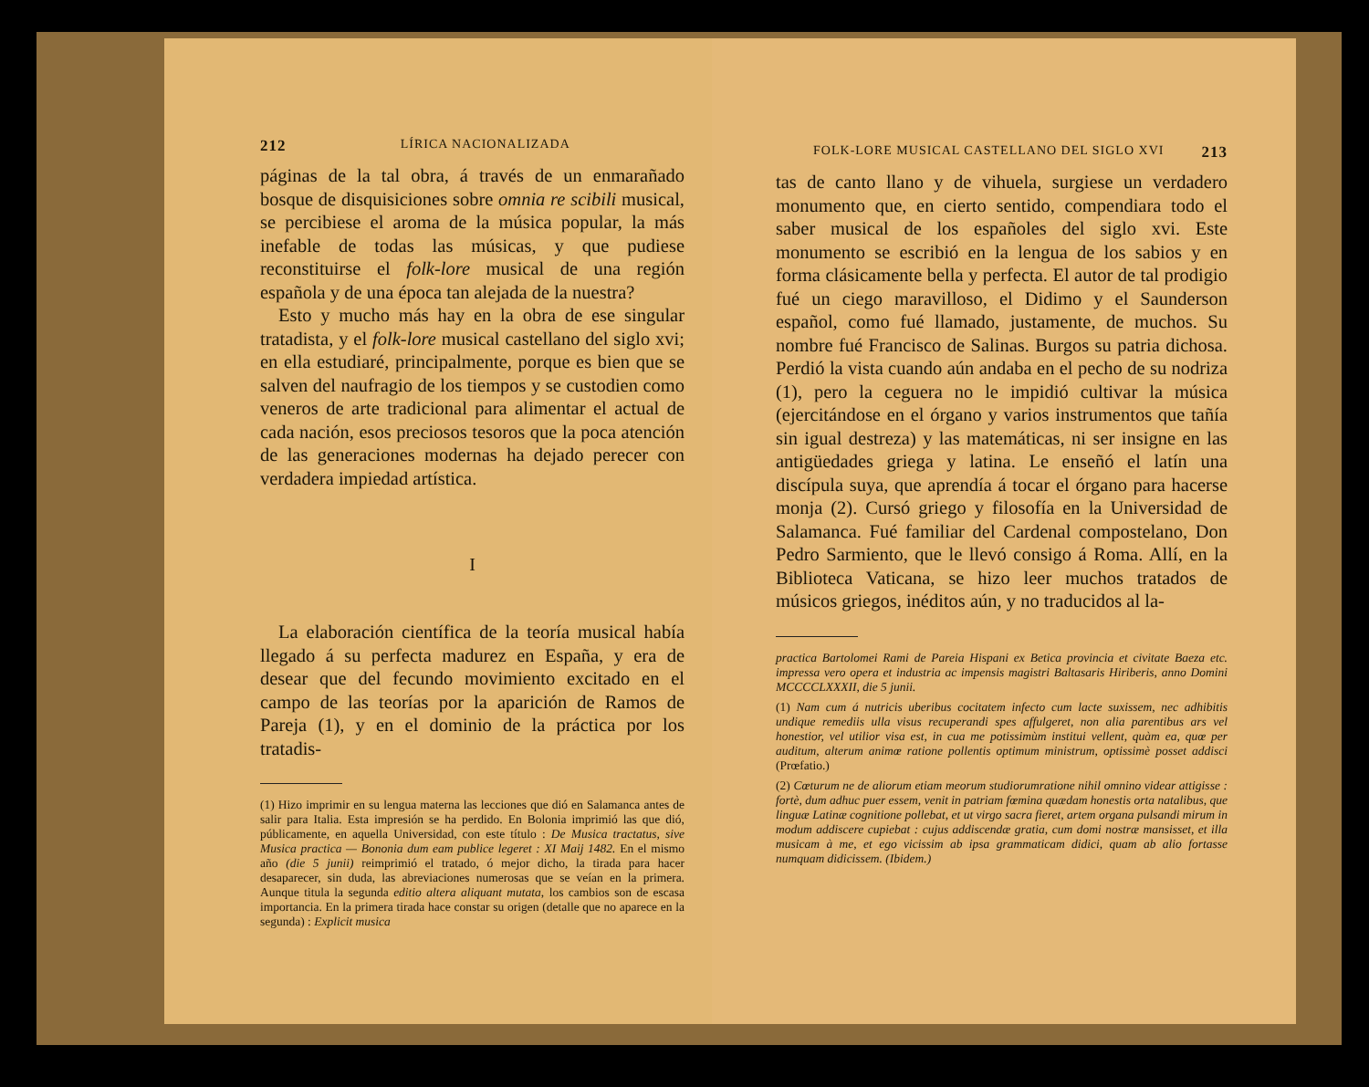212 LÍRICA NACIONALIZADA
páginas de la tal obra, á través de un enmarañado bosque de disquisiciones sobre omnia re scibili musical, se percibiese el aroma de la música popular, la más inefable de todas las músicas, y que pudiese reconstituirse el folk-lore musical de una región española y de una época tan alejada de la nuestra?
Esto y mucho más hay en la obra de ese singular tratadista, y el folk-lore musical castellano del siglo xvi; en ella estudiaré, principalmente, porque es bien que se salven del naufragio de los tiempos y se custodien como veneros de arte tradicional para alimentar el actual de cada nación, esos preciosos tesoros que la poca atención de las generaciones modernas ha dejado perecer con verdadera impiedad artística.
I
La elaboración científica de la teoría musical había llegado á su perfecta madurez en España, y era de desear que del fecundo movimiento excitado en el campo de las teorías por la aparición de Ramos de Pareja (1), y en el dominio de la práctica por los tratadis-
(1) Hizo imprimir en su lengua materna las lecciones que dió en Salamanca antes de salir para Italia. Esta impresión se ha perdido. En Bolonia imprimió las que dió, públicamente, en aquella Universidad, con este título : De Musica tractatus, sive Musica practica — Bononia dum eam publice legeret : XI Maij 1482. En el mismo año (die 5 junii) reimprimió el tratado, ó mejor dicho, la tirada para hacer desaparecer, sin duda, las abreviaciones numerosas que se veían en la primera. Aunque titula la segunda editio altera aliquant mutata, los cambios son de escasa importancia. En la primera tirada hace constar su origen (detalle que no aparece en la segunda) : Explicit musica
FOLK-LORE MUSICAL CASTELLANO DEL SIGLO XVI 213
tas de canto llano y de vihuela, surgiese un verdadero monumento que, en cierto sentido, compendiara todo el saber musical de los españoles del siglo xvi. Este monumento se escribió en la lengua de los sabios y en forma clásicamente bella y perfecta. El autor de tal prodigio fué un ciego maravilloso, el Didimo y el Saunderson español, como fué llamado, justamente, de muchos. Su nombre fué Francisco de Salinas. Burgos su patria dichosa. Perdió la vista cuando aún andaba en el pecho de su nodriza (1), pero la ceguera no le impidió cultivar la música (ejercitándose en el órgano y varios instrumentos que tañía sin igual destreza) y las matemáticas, ni ser insigne en las antigüedades griega y latina. Le enseñó el latín una discípula suya, que aprendía á tocar el órgano para hacerse monja (2). Cursó griego y filosofía en la Universidad de Salamanca. Fué familiar del Cardenal compostelano, Don Pedro Sarmiento, que le llevó consigo á Roma. Allí, en la Biblioteca Vaticana, se hizo leer muchos tratados de músicos griegos, inéditos aún, y no traducidos al la-
practica Bartolomei Rami de Pareia Hispani ex Betica provincia et civitate Baeza etc. impressa vero opera et industria ac impensis magistri Baltasaris Hiriberis, anno Domini MCCCCLXXXII, die 5 junii.
(1) Nam cum á nutricis uberibus cocitatem infecto cum lacte suxissem, nec adhibitis undique remediis ulla visus recuperandi spes affulgeret, non alia parentibus ars vel honestior, vel utilior visa est, in cua me potissimùm institui vellent, quàm ea, quœ per auditum, alterum animœ ratione pollentis optimum ministrum, optissimè posset addisci (Prœfatio.)
(2) Cœturum ne de aliorum etiam meorum studiorumratione nihil omnino videar attigisse : fortè, dum adhuc puer essem, venit in patriam fœmina quædam honestis orta natalibus, que linguæ Latinæ cognitione pollebat, et ut virgo sacra fieret, artem organa pulsandi mirum in modum addiscere cupiebat : cujus addiscendæ gratia, cum domi nostræ mansisset, et illa musicam à me, et ego vicissim ab ipsa grammaticam didici, quam ab alio fortasse numquam didicissem. (Ibidem.)